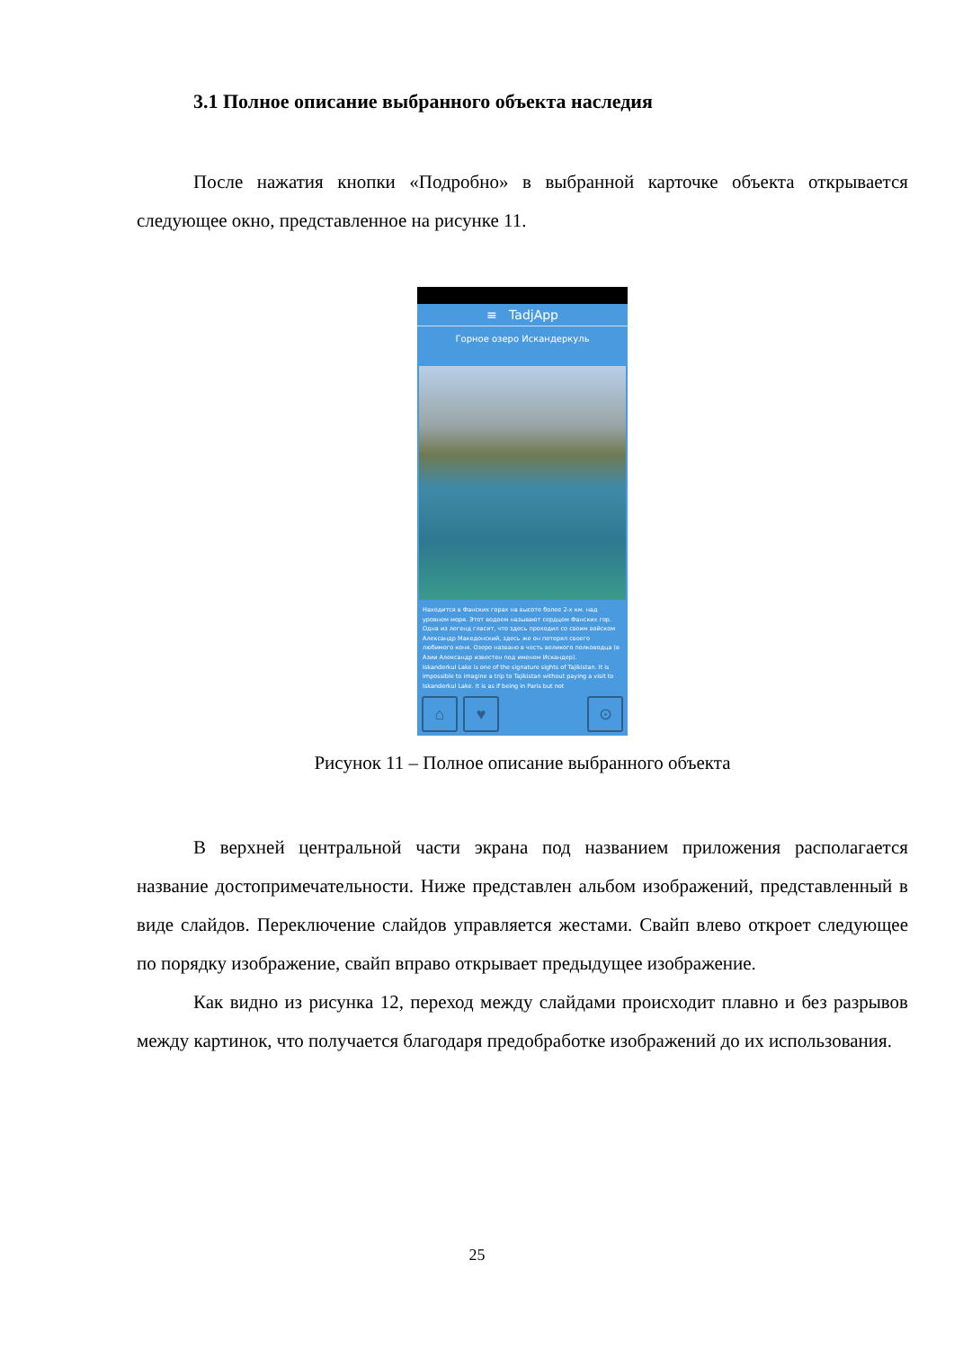3.1 Полное описание выбранного объекта наследия
После нажатия кнопки «Подробно» в выбранной карточке объекта открывается следующее окно, представленное на рисунке 11.
≡ TadjApp
Горное озеро Искандеркуль
Находится в Фанских горах на высоте более 2-х км. над уровнем моря. Этот водоем называют сердцем Фанских гор. Одна из легенд гласит, что здесь проходил со своим войском Александр Македонский, здесь же он потерял своего любимого коня. Озеро названо в честь великого полководца (в Азии Александр известен под именем Искандер).
Iskanderkul Lake is one of the signature sights of Tajikistan. It is impossible to imagine a trip to Tajikistan without paying a visit to Iskanderkul Lake. It is as if being in Paris but not
⌂ ♥ ⊙
Рисунок 11 – Полное описание выбранного объекта
В верхней центральной части экрана под названием приложения располагается название достопримечательности. Ниже представлен альбом изображений, представленный в виде слайдов. Переключение слайдов управляется жестами. Свайп влево откроет следующее по порядку изображение, свайп вправо открывает предыдущее изображение.
Как видно из рисунка 12, переход между слайдами происходит плавно и без разрывов между картинок, что получается благодаря предобработке изображений до их использования.
25